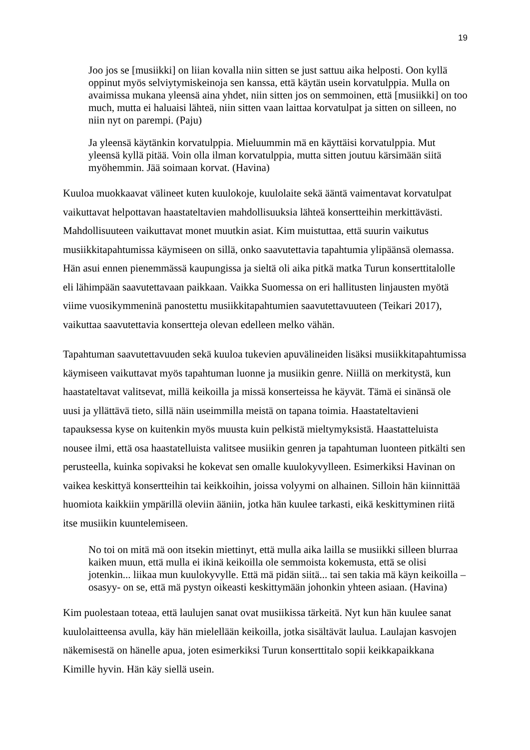19
Joo jos se [musiikki] on liian kovalla niin sitten se just sattuu aika helposti. Oon kyllä oppinut myös selviytymiskeinoja sen kanssa, että käytän usein korvatulppia. Mulla on avaimissa mukana yleensä aina yhdet, niin sitten jos on semmoinen, että [musiikki] on too much, mutta ei haluaisi lähteä, niin sitten vaan laittaa korvatulpat ja sitten on silleen, no niin nyt on parempi. (Paju)
Ja yleensä käytänkin korvatulppia. Mieluummin mä en käyttäisi korvatulppia. Mut yleensä kyllä pitää. Voin olla ilman korvatulppia, mutta sitten joutuu kärsimään siitä myöhemmin. Jää soimaan korvat. (Havina)
Kuuloa muokkaavat välineet kuten kuulokoje, kuulolaite sekä ääntä vaimentavat korvatulpat vaikuttavat helpottavan haastateltavien mahdollisuuksia lähteä konsertteihin merkittävästi. Mahdollisuuteen vaikuttavat monet muutkin asiat. Kim muistuttaa, että suurin vaikutus musiikkitapahtumissa käymiseen on sillä, onko saavutettavia tapahtumia ylipäänsä olemassa. Hän asui ennen pienemmässä kaupungissa ja sieltä oli aika pitkä matka Turun konserttitalolle eli lähimpään saavutettavaan paikkaan. Vaikka Suomessa on eri hallitusten linjausten myötä viime vuosikymmeninä panostettu musiikkitapahtumien saavutettavuuteen (Teikari 2017), vaikuttaa saavutettavia konsertteja olevan edelleen melko vähän.
Tapahtuman saavutettavuuden sekä kuuloa tukevien apuvälineiden lisäksi musiikkitapahtumissa käymiseen vaikuttavat myös tapahtuman luonne ja musiikin genre. Niillä on merkitystä, kun haastateltavat valitsevat, millä keikoilla ja missä konserteissa he käyvät. Tämä ei sinänsä ole uusi ja yllättävä tieto, sillä näin useimmilla meistä on tapana toimia. Haastateltavieni tapauksessa kyse on kuitenkin myös muusta kuin pelkistä mieltymyksistä. Haastatteluista nousee ilmi, että osa haastatelluista valitsee musiikin genren ja tapahtuman luonteen pitkälti sen perusteella, kuinka sopivaksi he kokevat sen omalle kuulokyvylleen. Esimerkiksi Havinan on vaikea keskittyä konsertteihin tai keikkoihin, joissa volyymi on alhainen. Silloin hän kiinnittää huomiota kaikkiin ympärillä oleviin ääniin, jotka hän kuulee tarkasti, eikä keskittyminen riitä itse musiikin kuuntelemiseen.
No toi on mitä mä oon itsekin miettinyt, että mulla aika lailla se musiikki silleen blurraa kaiken muun, että mulla ei ikinä keikoilla ole semmoista kokemusta, että se olisi jotenkin... liikaa mun kuulokyvylle. Että mä pidän siitä... tai sen takia mä käyn keikoilla –osasyy- on se, että mä pystyn oikeasti keskittymään johonkin yhteen asiaan. (Havina)
Kim puolestaan toteaa, että laulujen sanat ovat musiikissa tärkeitä. Nyt kun hän kuulee sanat kuulolaitteensa avulla, käy hän mielellään keikoilla, jotka sisältävät laulua. Laulajan kasvojen näkemisestä on hänelle apua, joten esimerkiksi Turun konserttitalo sopii keikkapaikkana Kimille hyvin. Hän käy siellä usein.